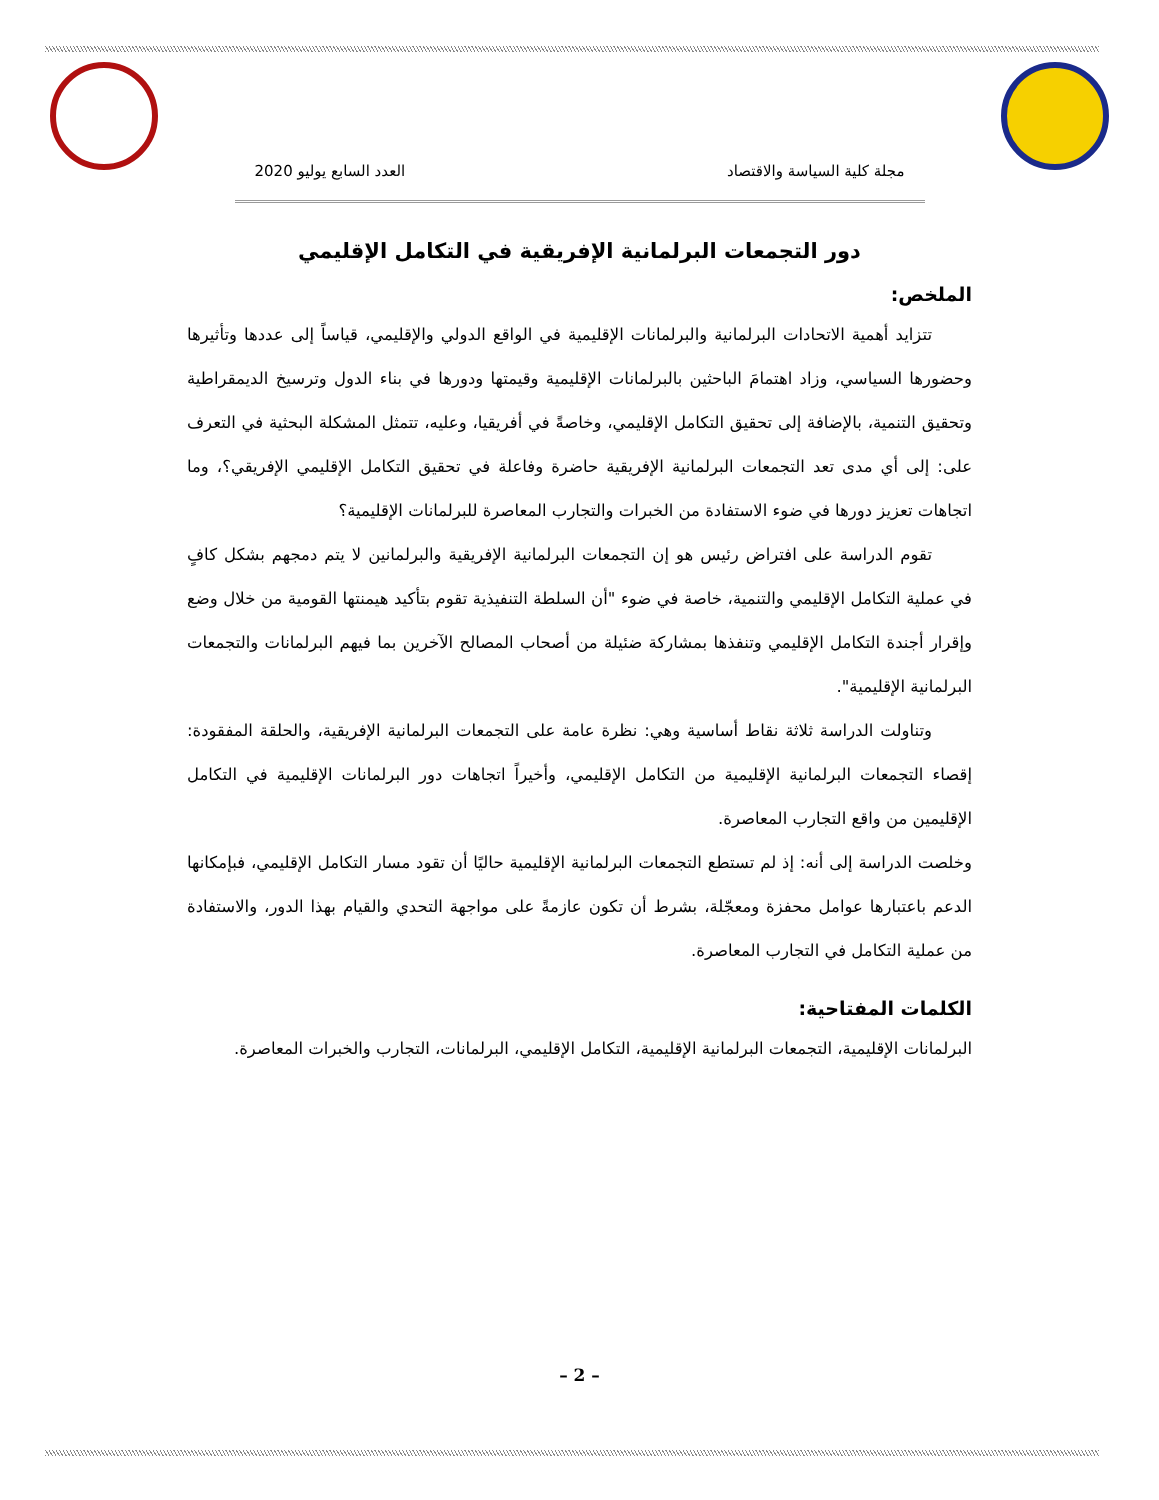مجلة كلية السياسة والاقتصاد العدد السابع يوليو 2020
دور التجمعات البرلمانية الإفريقية في التكامل الإقليمي
الملخص:
تتزايد أهمية الاتحادات البرلمانية والبرلمانات الإقليمية في الواقع الدولي والإقليمي، قياساً إلى عددها وتأثيرها وحضورها السياسي، وزاد اهتمامَ الباحثين بالبرلمانات الإقليمية وقيمتها ودورها في بناء الدول وترسيخ الديمقراطية وتحقيق التنمية، بالإضافة إلى تحقيق التكامل الإقليمي، وخاصةً في أفريقيا، وعليه، تتمثل المشكلة البحثية في التعرف على: إلى أي مدى تعد التجمعات البرلمانية الإفريقية حاضرة وفاعلة في تحقيق التكامل الإقليمي الإفريقي؟، وما اتجاهات تعزيز دورها في ضوء الاستفادة من الخبرات والتجارب المعاصرة للبرلمانات الإقليمية؟
تقوم الدراسة على افتراض رئيس هو إن التجمعات البرلمانية الإفريقية والبرلمانين لا يتم دمجهم بشكل كافٍ في عملية التكامل الإقليمي والتنمية، خاصة في ضوء "أن السلطة التنفيذية تقوم بتأكيد هيمنتها القومية من خلال وضع وإقرار أجندة التكامل الإقليمي وتنفذها بمشاركة ضئيلة من أصحاب المصالح الآخرين بما فيهم البرلمانات والتجمعات البرلمانية الإقليمية".
وتناولت الدراسة ثلاثة نقاط أساسية وهي: نظرة عامة على التجمعات البرلمانية الإفريقية، والحلقة المفقودة: إقصاء التجمعات البرلمانية الإقليمية من التكامل الإقليمي، وأخيراً اتجاهات دور البرلمانات الإقليمية في التكامل الإقليمين من واقع التجارب المعاصرة.
وخلصت الدراسة إلى أنه: إذ لم تستطع التجمعات البرلمانية الإقليمية حاليًا أن تقود مسار التكامل الإقليمي، فبإمكانها الدعم باعتبارها عوامل محفزة ومعجّلة، بشرط أن تكون عازمةً على مواجهة التحدي والقيام بهذا الدور، والاستفادة من عملية التكامل في التجارب المعاصرة.
الكلمات المفتاحية:
البرلمانات الإقليمية، التجمعات البرلمانية الإقليمية، التكامل الإقليمي، البرلمانات، التجارب والخبرات المعاصرة.
– 2 –